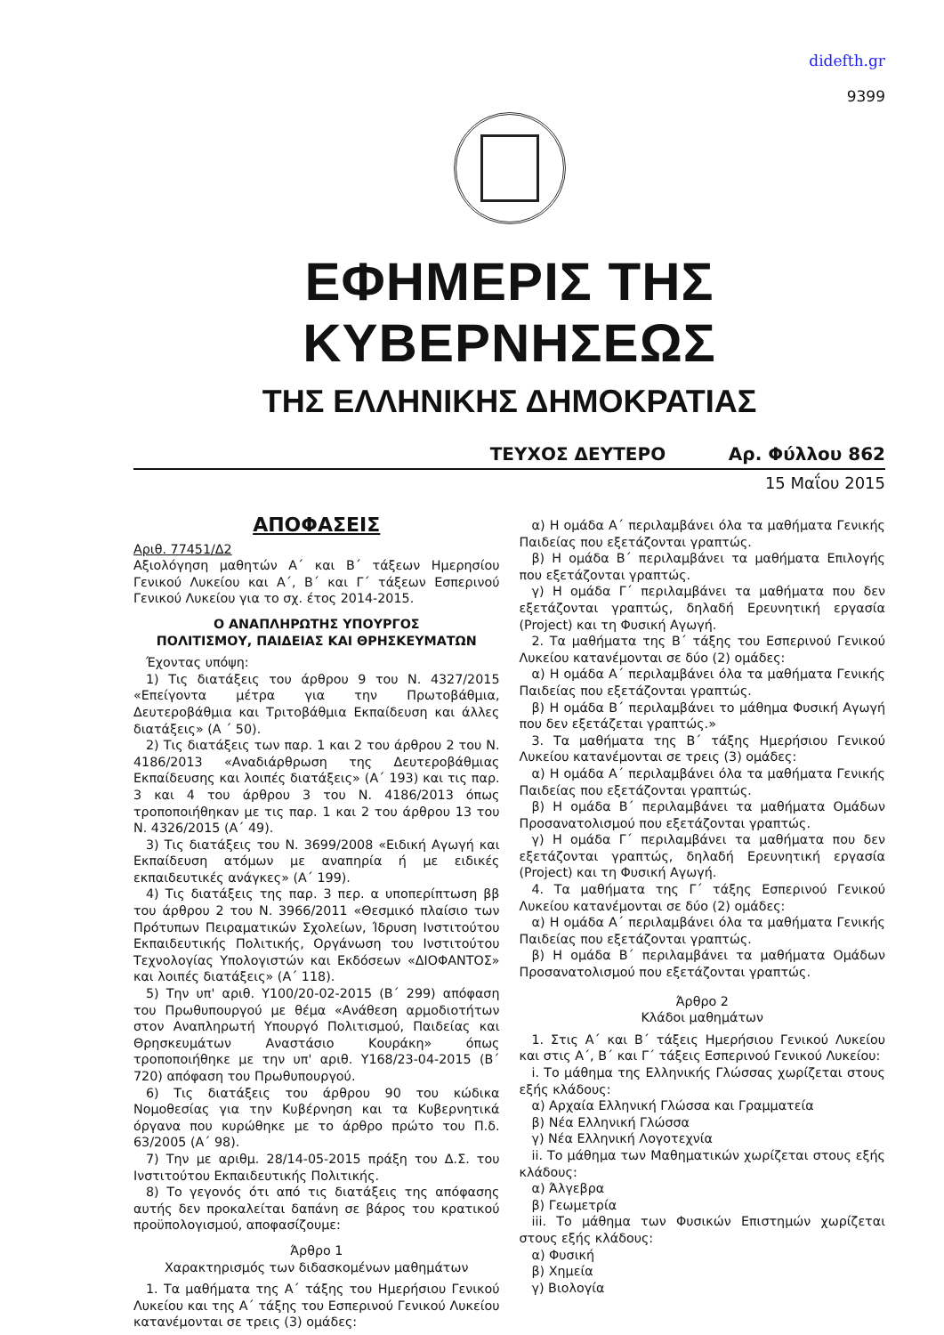didefth.gr
9399
ΕΦΗΜΕΡΙΣ ΤΗΣ ΚΥΒΕΡΝΗΣΕΩΣ
ΤΗΣ ΕΛΛΗΝΙΚΗΣ ΔΗΜΟΚΡΑΤΙΑΣ
ΤΕΥΧΟΣ ΔΕΥΤΕΡΟ Αρ. Φύλλου 862
15 Μαΐου 2015
ΑΠΟΦΑΣΕΙΣ
Αριθ. 77451/Δ2
Αξιολόγηση μαθητών Α΄ και Β΄ τάξεων Ημερησίου Γενικού Λυκείου και Α΄, Β΄ και Γ΄ τάξεων Εσπερινού Γενικού Λυκείου για το σχ. έτος 2014-2015.
Ο ΑΝΑΠΛΗΡΩΤΗΣ ΥΠΟΥΡΓΟΣ
ΠΟΛΙΤΙΣΜΟΥ, ΠΑΙΔΕΙΑΣ ΚΑΙ ΘΡΗΣΚΕΥΜΑΤΩΝ
Έχοντας υπόψη:
1) Τις διατάξεις του άρθρου 9 του Ν. 4327/2015 «Επείγοντα μέτρα για την Πρωτοβάθμια, Δευτεροβάθμια και Τριτοβάθμια Εκπαίδευση και άλλες διατάξεις» (Α ΄ 50).
2) Τις διατάξεις των παρ. 1 και 2 του άρθρου 2 του Ν. 4186/2013 «Αναδιάρθρωση της Δευτεροβάθμιας Εκπαίδευσης και λοιπές διατάξεις» (Α΄ 193) και τις παρ. 3 και 4 του άρθρου 3 του Ν. 4186/2013 όπως τροποποιήθηκαν με τις παρ. 1 και 2 του άρθρου 13 του Ν. 4326/2015 (Α΄ 49).
3) Τις διατάξεις του Ν. 3699/2008 «Ειδική Αγωγή και Εκπαίδευση ατόμων με αναπηρία ή με ειδικές εκπαιδευτικές ανάγκες» (Α΄ 199).
4) Τις διατάξεις της παρ. 3 περ. α υποπερίπτωση ββ του άρθρου 2 του Ν. 3966/2011 «Θεσμικό πλαίσιο των Πρότυπων Πειραματικών Σχολείων, Ίδρυση Ινστιτούτου Εκπαιδευτικής Πολιτικής, Οργάνωση του Ινστιτούτου Τεχνολογίας Υπολογιστών και Εκδόσεων «ΔΙΟΦΑΝΤΟΣ» και λοιπές διατάξεις» (Α΄ 118).
5) Την υπ' αριθ. Υ100/20-02-2015 (Β΄ 299) απόφαση του Πρωθυπουργού με θέμα «Ανάθεση αρμοδιοτήτων στον Αναπληρωτή Υπουργό Πολιτισμού, Παιδείας και Θρησκευμάτων Αναστάσιο Κουράκη» όπως τροποποιήθηκε με την υπ' αριθ. Υ168/23-04-2015 (Β΄ 720) απόφαση του Πρωθυπουργού.
6) Τις διατάξεις του άρθρου 90 του κώδικα Νομοθεσίας για την Κυβέρνηση και τα Κυβερνητικά όργανα που κυρώθηκε με το άρθρο πρώτο του Π.δ. 63/2005 (Α΄ 98).
7) Την με αριθμ. 28/14-05-2015 πράξη του Δ.Σ. του Ινστιτούτου Εκπαιδευτικής Πολιτικής.
8) Το γεγονός ότι από τις διατάξεις της απόφασης αυτής δεν προκαλείται δαπάνη σε βάρος του κρατικού προϋπολογισμού, αποφασίζουμε:
Άρθρο 1
Χαρακτηρισμός των διδασκομένων μαθημάτων
1. Τα μαθήματα της Α΄ τάξης του Ημερήσιου Γενικού Λυκείου και της Α΄ τάξης του Εσπερινού Γενικού Λυκείου κατανέμονται σε τρεις (3) ομάδες:
α) Η ομάδα Α΄ περιλαμβάνει όλα τα μαθήματα Γενικής Παιδείας που εξετάζονται γραπτώς.
β) Η ομάδα Β΄ περιλαμβάνει τα μαθήματα Επιλογής που εξετάζονται γραπτώς.
γ) Η ομάδα Γ΄ περιλαμβάνει τα μαθήματα που δεν εξετάζονται γραπτώς, δηλαδή Ερευνητική εργασία (Project) και τη Φυσική Αγωγή.
2. Τα μαθήματα της Β΄ τάξης του Εσπερινού Γενικού Λυκείου κατανέμονται σε δύο (2) ομάδες:
α) Η ομάδα Α΄ περιλαμβάνει όλα τα μαθήματα Γενικής Παιδείας που εξετάζονται γραπτώς.
β) Η ομάδα Β΄ περιλαμβάνει το μάθημα Φυσική Αγωγή που δεν εξετάζεται γραπτώς.»
3. Τα μαθήματα της Β΄ τάξης Ημερήσιου Γενικού Λυκείου κατανέμονται σε τρεις (3) ομάδες:
α) Η ομάδα Α΄ περιλαμβάνει όλα τα μαθήματα Γενικής Παιδείας που εξετάζονται γραπτώς.
β) Η ομάδα Β΄ περιλαμβάνει τα μαθήματα Ομάδων Προσανατολισμού που εξετάζονται γραπτώς.
γ) Η ομάδα Γ΄ περιλαμβάνει τα μαθήματα που δεν εξετάζονται γραπτώς, δηλαδή Ερευνητική εργασία (Project) και τη Φυσική Αγωγή.
4. Τα μαθήματα της Γ΄ τάξης Εσπερινού Γενικού Λυκείου κατανέμονται σε δύο (2) ομάδες:
α) Η ομάδα Α΄ περιλαμβάνει όλα τα μαθήματα Γενικής Παιδείας που εξετάζονται γραπτώς.
β) Η ομάδα Β΄ περιλαμβάνει τα μαθήματα Ομάδων Προσανατολισμού που εξετάζονται γραπτώς.
Άρθρο 2
Κλάδοι μαθημάτων
1. Στις Α΄ και Β΄ τάξεις Ημερήσιου Γενικού Λυκείου και στις Α΄, Β΄ και Γ΄ τάξεις Εσπερινού Γενικού Λυκείου:
i. Το μάθημα της Ελληνικής Γλώσσας χωρίζεται στους εξής κλάδους:
α) Αρχαία Ελληνική Γλώσσα και Γραμματεία
β) Νέα Ελληνική Γλώσσα
γ) Νέα Ελληνική Λογοτεχνία
ii. Το μάθημα των Μαθηματικών χωρίζεται στους εξής κλάδους:
α) Άλγεβρα
β) Γεωμετρία
iii. Το μάθημα των Φυσικών Επιστημών χωρίζεται στους εξής κλάδους:
α) Φυσική
β) Χημεία
γ) Βιολογία